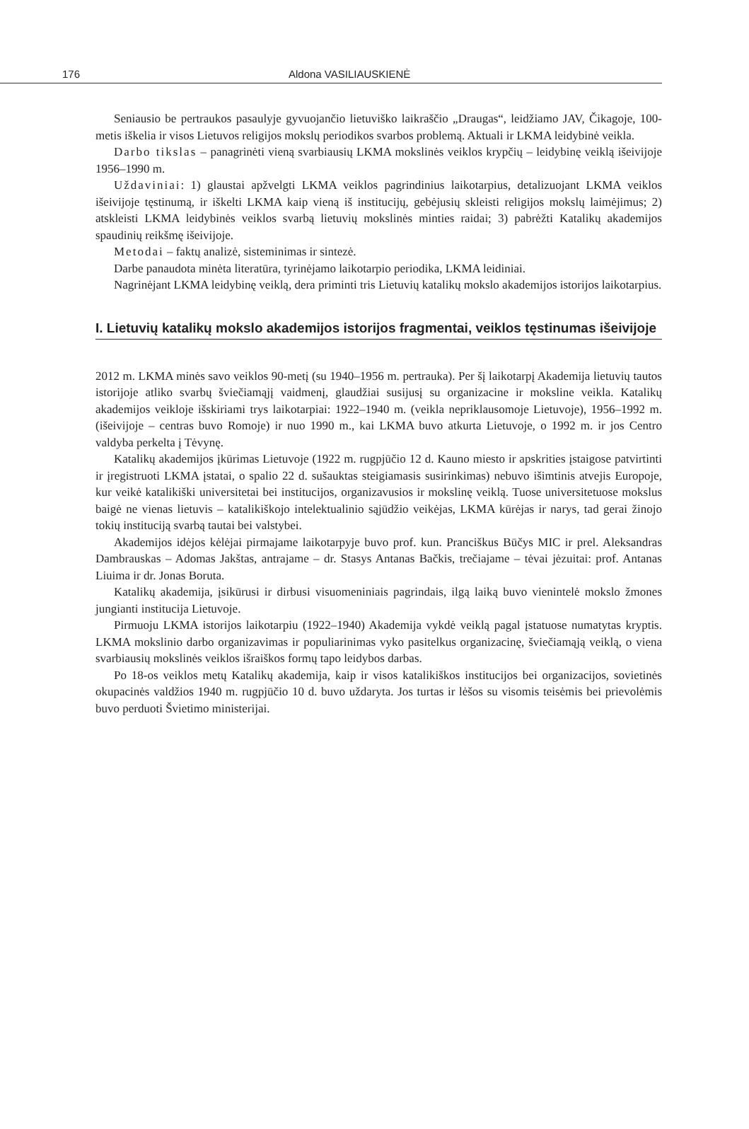176 Aldona VASILIAUSKIENĖ
Seniausio be pertraukos pasaulyje gyvuojančio lietuviško laikraščio „Draugas“, leidžiamo JAV, Čikagoje, 100-metis iškelia ir visos Lietuvos religijos mokslų periodikos svarbos problemą. Aktuali ir LKMA leidybinė veikla.
Darbo tikslas – panagrinėti vieną svarbiausių LKMA mokslinės veiklos krypčių – leidybinę veiklą išeivijoje 1956–1990 m.
Uždaviniai: 1) glaustai apžvelgti LKMA veiklos pagrindinius laikotarpius, detalizuojant LKMA veiklos išeivijoje tęstinumą, ir iškelti LKMA kaip vieną iš institucijų, gebėjusių skleisti religijos mokslų laimėjimus; 2) atskleisti LKMA leidybinės veiklos svarbą lietuvių mokslinės minties raidai; 3) pabrėžti Katalikų akademijos spaudinių reikšmę išeivijoje.
Metodai – faktų analizė, sisteminimas ir sintezė.
Darbe panaudota minėta literatūra, tyrinėjamo laikotarpio periodika, LKMA leidiniai.
Nagrinėjant LKMA leidybinę veiklą, dera priminti tris Lietuvių katalikų mokslo akademijos istorijos laikotarpius.
I. Lietuvių katalikų mokslo akademijos istorijos fragmentai, veiklos tęstinumas išeivijoje
2012 m. LKMA minės savo veiklos 90-metį (su 1940–1956 m. pertrauka). Per šį laikotarpį Akademija lietuvių tautos istorijoje atliko svarbų šviečiamąjį vaidmenį, glaudžiai susijusį su organizacine ir moksline veikla. Katalikų akademijos veikloje išskiriami trys laikotarpiai: 1922–1940 m. (veikla nepriklausomoje Lietuvoje), 1956–1992 m. (išeivijoje – centras buvo Romoje) ir nuo 1990 m., kai LKMA buvo atkurta Lietuvoje, o 1992 m. ir jos Centro valdyba perkelta į Tėvynę.
Katalikų akademijos įkūrimas Lietuvoje (1922 m. rugpjūčio 12 d. Kauno miesto ir apskrities įstaigose patvirtinti ir įregistruoti LKMA įstatai, o spalio 22 d. sušauktas steigiamasis susirinkimas) nebuvo išimtinis atvejis Europoje, kur veikė katalikiški universitetai bei institucijos, organizavusios ir mokslinę veiklą. Tuose universitetuose mokslus baigė ne vienas lietuvis – katalikiškojo intelektualinio sąjūdžio veikėjas, LKMA kūrėjas ir narys, tad gerai žinojo tokių instituciją svarbą tautai bei valstybei.
Akademijos idėjos kėlėjai pirmajame laikotarpyje buvo prof. kun. Pranciškus Būčys MIC ir prel. Aleksandras Dambrauskas – Adomas Jakštas, antrajame – dr. Stasys Antanas Bačkis, trečiajame – tėvai jėzuitai: prof. Antanas Liuima ir dr. Jonas Boruta.
Katalikų akademija, įsikūrusi ir dirbusi visuomeniniais pagrindais, ilgą laiką buvo vienintelė mokslo žmones jungianti institucija Lietuvoje.
Pirmuoju LKMA istorijos laikotarpiu (1922–1940) Akademija vykdė veiklą pagal įstatuose numatytas kryptis. LKMA mokslinio darbo organizavimas ir populiarinimas vyko pasitelkus organizacinę, šviečiamąją veiklą, o viena svarbiausių mokslinės veiklos išraiškos formų tapo leidybos darbas.
Po 18-os veiklos metų Katalikų akademija, kaip ir visos katalikiškos institucijos bei organizacijos, sovietinės okupacinės valdžios 1940 m. rugpjūčio 10 d. buvo uždaryta. Jos turtas ir lėšos su visomis teisėmis bei prievolėmis buvo perduoti Švietimo ministerijai.